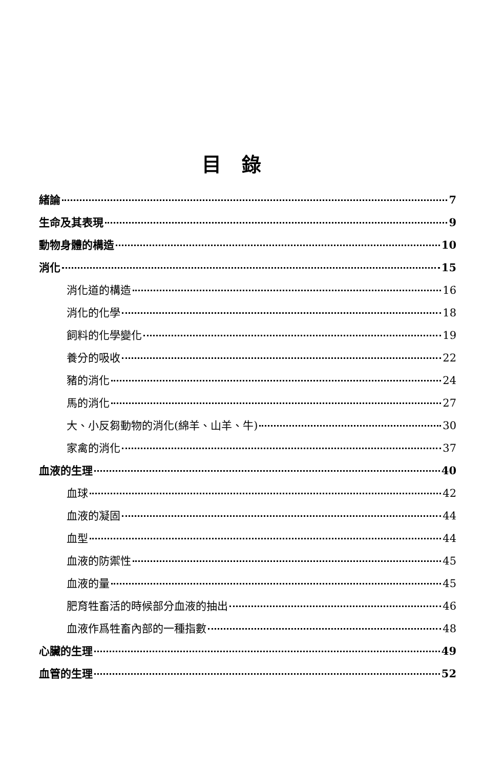目錄
緒論 7
生命及其表現 9
動物身體的構造 10
消化 15
消化道的構造 16
消化的化學 18
飼料的化學變化 19
養分的吸收 22
豬的消化 24
馬的消化 27
大、小反芻動物的消化(綿羊、山羊、牛) 30
家禽的消化 37
血液的生理 40
血球 42
血液的凝固 44
血型 44
血液的防禦性 45
血液的量 45
肥育牲畜活的時候部分血液的抽出 46
血液作爲牲畜內部的一種指數 48
心臟的生理 49
血管的生理 52